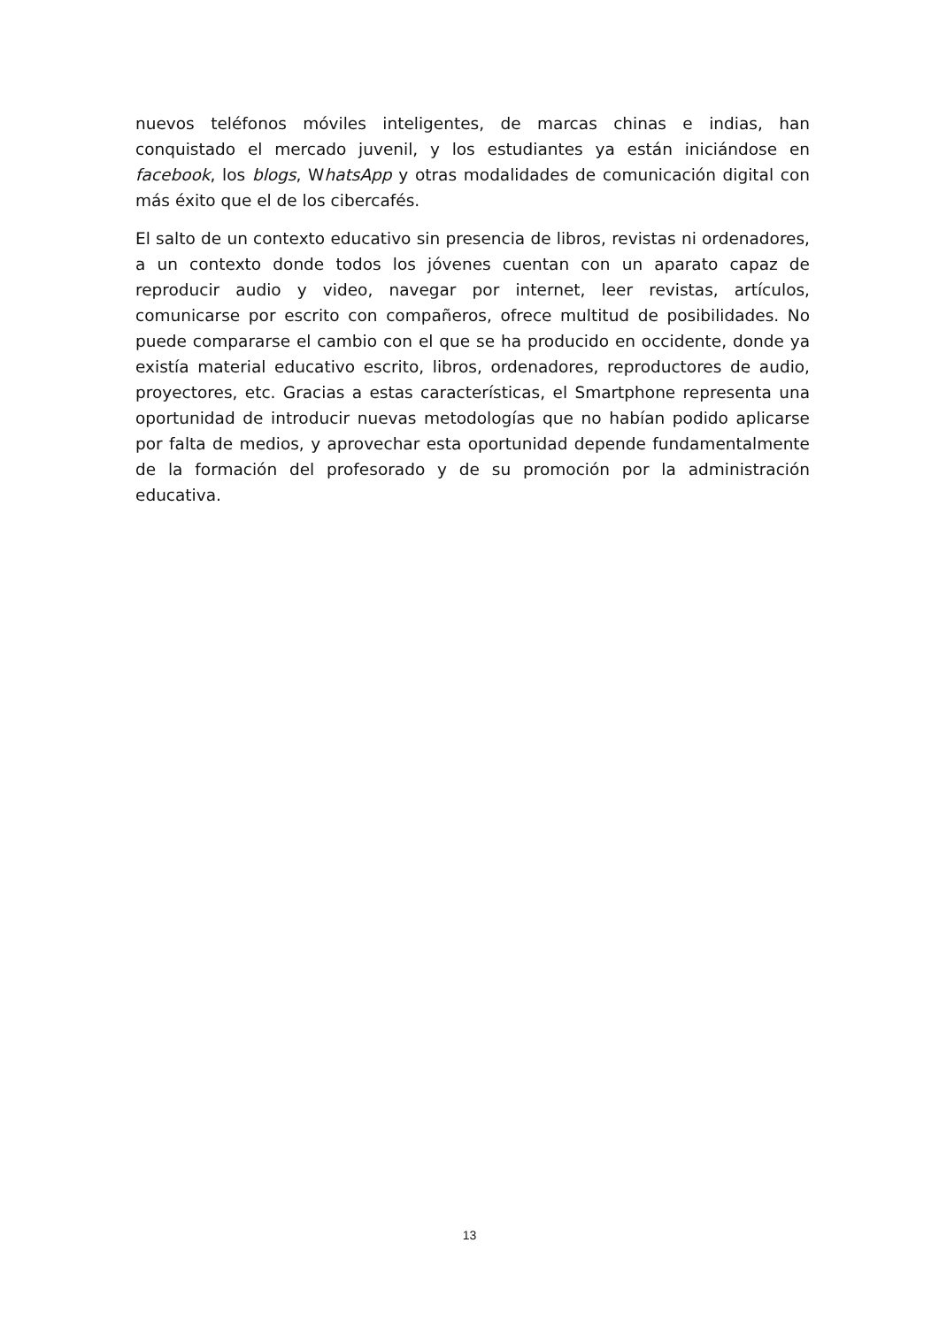nuevos teléfonos móviles inteligentes, de marcas chinas e indias, han conquistado el mercado juvenil, y los estudiantes ya están iniciándose en facebook, los blogs, WhatsApp y otras modalidades de comunicación digital con más éxito que el de los cibercafés.
El salto de un contexto educativo sin presencia de libros, revistas ni ordenadores, a un contexto donde todos los jóvenes cuentan con un aparato capaz de reproducir audio y video, navegar por internet, leer revistas, artículos, comunicarse por escrito con compañeros, ofrece multitud de posibilidades. No puede compararse el cambio con el que se ha producido en occidente, donde ya existía material educativo escrito, libros, ordenadores, reproductores de audio, proyectores, etc. Gracias a estas características, el Smartphone representa una oportunidad de introducir nuevas metodologías que no habían podido aplicarse por falta de medios, y aprovechar esta oportunidad depende fundamentalmente de la formación del profesorado y de su promoción por la administración educativa.
13